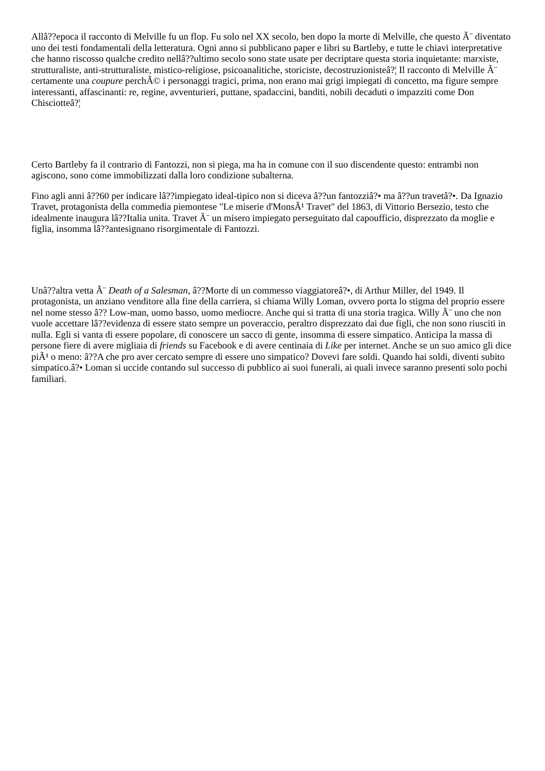Allâ??epoca il racconto di Melville fu un flop. Fu solo nel XX secolo, ben dopo la morte di Melville, che questo Ã¨ diventato uno dei testi fondamentali della letteratura. Ogni anno si pubblicano paper e libri su Bartleby, e tutte le chiavi interpretative che hanno riscosso qualche credito nellâ??ultimo secolo sono state usate per decriptare questa storia inquietante: marxiste, strutturaliste, anti-strutturaliste, mistico-religiose, psicoanalitiche, storiciste, decostruzionisteâ?¦ Il racconto di Melville Ã¨ certamente una coupure perchÃ© i personaggi tragici, prima, non erano mai grigi impiegati di concetto, ma figure sempre interessanti, affascinanti: re, regine, avventurieri, puttane, spadaccini, banditi, nobili decaduti o impazziti come Don Chisciotteâ?¦
Certo Bartleby fa il contrario di Fantozzi, non si piega, ma ha in comune con il suo discendente questo: entrambi non agiscono, sono come immobilizzati dalla loro condizione subalterna.
Fino agli anni â??60 per indicare lâ??impiegato ideal-tipico non si diceva â??un fantozziâ?• ma â??un travetâ?•. Da Ignazio Travet, protagonista della commedia piemontese "Le miserie d'MonsÃ¹ Travet" del 1863, di Vittorio Bersezio, testo che idealmente inaugura lâ??Italia unita. Travet Ã¨ un misero impiegato perseguitato dal capoufficio, disprezzato da moglie e figlia, insomma lâ??antesignano risorgimentale di Fantozzi.
Unâ??altra vetta Ã¨ Death of a Salesman, â??Morte di un commesso viaggiatoreâ?•, di Arthur Miller, del 1949. Il protagonista, un anziano venditore alla fine della carriera, si chiama Willy Loman, ovvero porta lo stigma del proprio essere nel nome stesso â?? Low-man, uomo basso, uomo mediocre. Anche qui si tratta di una storia tragica. Willy Ã¨ uno che non vuole accettare lâ??evidenza di essere stato sempre un poveraccio, peraltro disprezzato dai due figli, che non sono riusciti in nulla. Egli si vanta di essere popolare, di conoscere un sacco di gente, insomma di essere simpatico. Anticipa la massa di persone fiere di avere migliaia di friends su Facebook e di avere centinaia di Like per internet. Anche se un suo amico gli dice piÃ¹ o meno: â??A che pro aver cercato sempre di essere uno simpatico? Dovevi fare soldi. Quando hai soldi, diventi subito simpatico.â?• Loman si uccide contando sul successo di pubblico ai suoi funerali, ai quali invece saranno presenti solo pochi familiari.